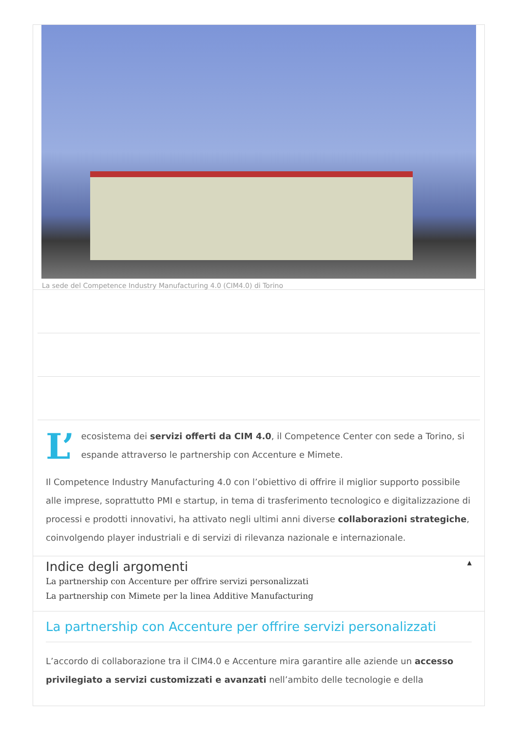La sede del Competence Industry Manufacturing 4.0 (CIM4.0) di Torino
L’ ecosistema dei servizi offerti da CIM 4.0, il Competence Center con sede a Torino, si espande attraverso le partnership con Accenture e Mimete.
Il Competence Industry Manufacturing 4.0 con l’obiettivo di offrire il miglior supporto possibile alle imprese, soprattutto PMI e startup, in tema di trasferimento tecnologico e digitalizzazione di processi e prodotti innovativi, ha attivato negli ultimi anni diverse collaborazioni strategiche, coinvolgendo player industriali e di servizi di rilevanza nazionale e internazionale.
Indice degli argomenti ▲
La partnership con Accenture per offrire servizi personalizzati
La partnership con Mimete per la linea Additive Manufacturing
La partnership con Accenture per offrire servizi personalizzati
L’accordo di collaborazione tra il CIM4.0 e Accenture mira garantire alle aziende un accesso privilegiato a servizi customizzati e avanzati nell’ambito delle tecnologie e della